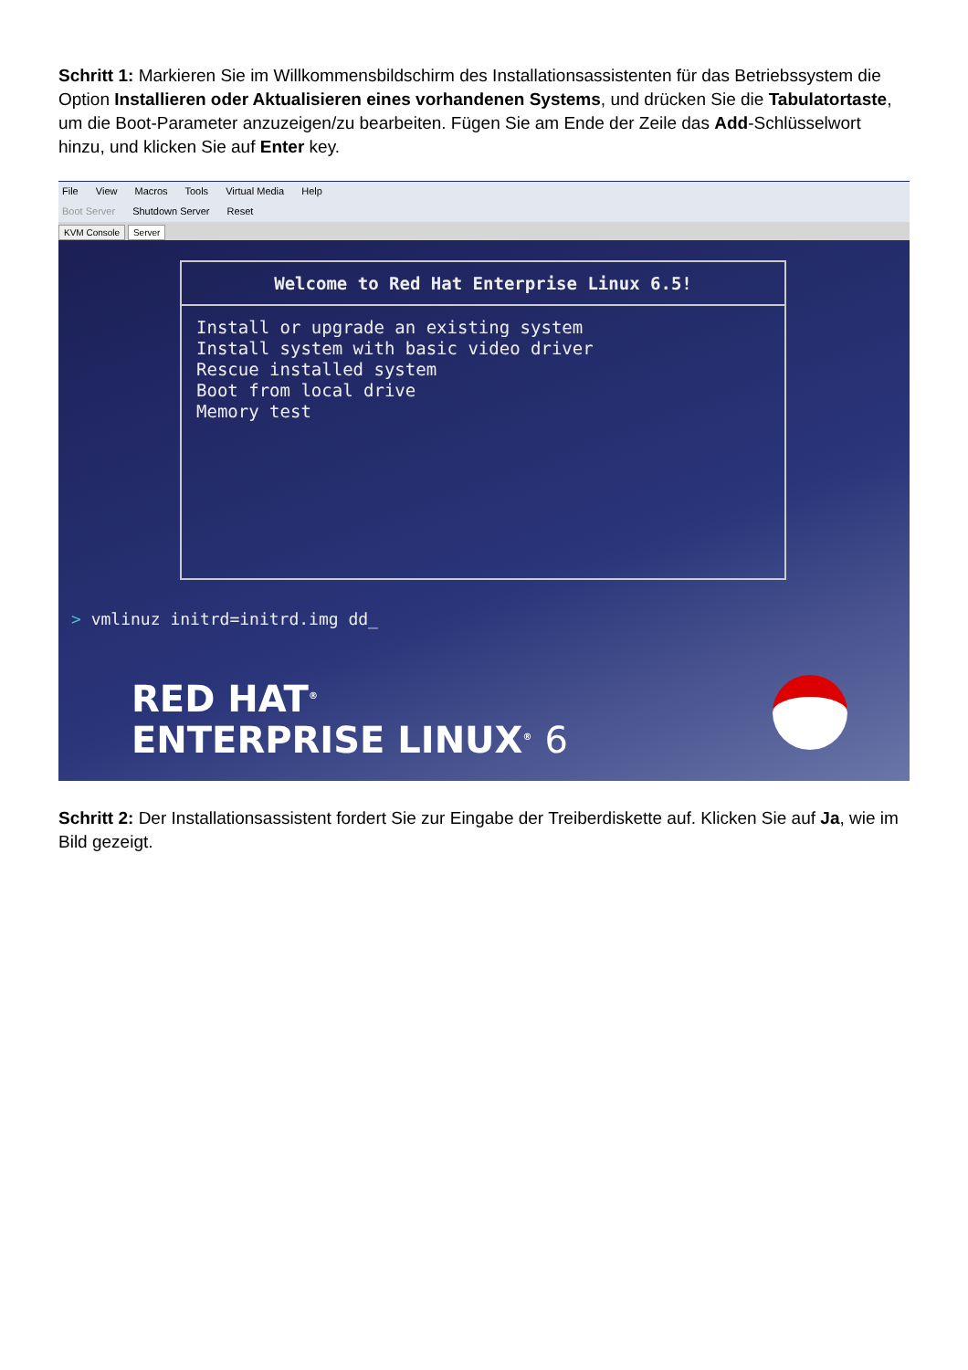Schritt 1: Markieren Sie im Willkommensbildschirm des Installationsassistenten für das Betriebssystem die Option Installieren oder Aktualisieren eines vorhandenen Systems, und drücken Sie die Tabulatortaste, um die Boot-Parameter anzuzeigen/zu bearbeiten. Fügen Sie am Ende der Zeile das Add-Schlüsselwort hinzu, und klicken Sie auf Enter key.
File View Macros Tools Virtual Media Help
Boot Server Shutdown Server Reset
KVM Console Server
Welcome to Red Hat Enterprise Linux 6.5!
Install or upgrade an existing system
Install system with basic video driver
Rescue installed system
Boot from local drive
Memory test
> vmlinuz initrd=initrd.img dd_
RED HAT<sup>®</sup>
ENTERPRISE LINUX<sup>®</sup> 6
Schritt 2: Der Installationsassistent fordert Sie zur Eingabe der Treiberdiskette auf. Klicken Sie auf Ja, wie im Bild gezeigt.